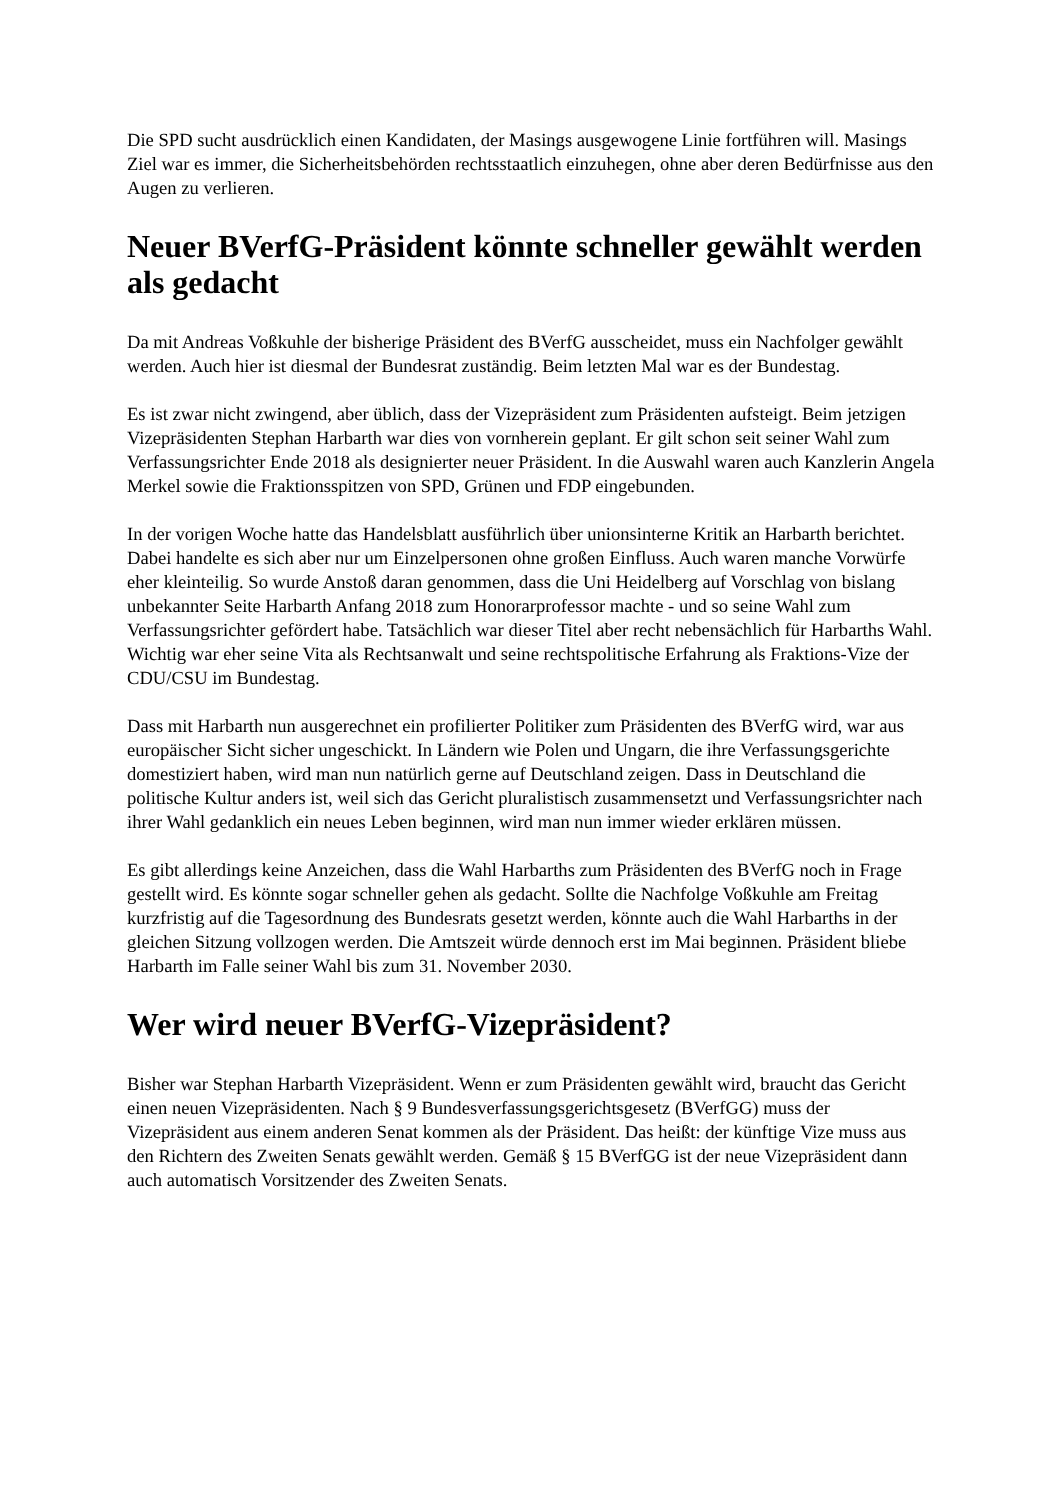Die SPD sucht ausdrücklich einen Kandidaten, der Masings ausgewogene Linie fortführen will. Masings Ziel war es immer, die Sicherheitsbehörden rechtsstaatlich einzuhegen, ohne aber deren Bedürfnisse aus den Augen zu verlieren.
Neuer BVerfG-Präsident könnte schneller gewählt werden als gedacht
Da mit Andreas Voßkuhle der bisherige Präsident des BVerfG ausscheidet, muss ein Nachfolger gewählt werden. Auch hier ist diesmal der Bundesrat zuständig. Beim letzten Mal war es der Bundestag.
Es ist zwar nicht zwingend, aber üblich, dass der Vizepräsident zum Präsidenten aufsteigt. Beim jetzigen Vizepräsidenten Stephan Harbarth war dies von vornherein geplant. Er gilt schon seit seiner Wahl zum Verfassungsrichter Ende 2018 als designierter neuer Präsident. In die Auswahl waren auch Kanzlerin Angela Merkel sowie die Fraktionsspitzen von SPD, Grünen und FDP eingebunden.
In der vorigen Woche hatte das Handelsblatt ausführlich über unionsinterne Kritik an Harbarth berichtet. Dabei handelte es sich aber nur um Einzelpersonen ohne großen Einfluss. Auch waren manche Vorwürfe eher kleinteilig. So wurde Anstoß daran genommen, dass die Uni Heidelberg auf Vorschlag von bislang unbekannter Seite Harbarth Anfang 2018 zum Honorarprofessor machte - und so seine Wahl zum Verfassungsrichter gefördert habe. Tatsächlich war dieser Titel aber recht nebensächlich für Harbarths Wahl. Wichtig war eher seine Vita als Rechtsanwalt und seine rechtspolitische Erfahrung als Fraktions-Vize der CDU/CSU im Bundestag.
Dass mit Harbarth nun ausgerechnet ein profilierter Politiker zum Präsidenten des BVerfG wird, war aus europäischer Sicht sicher ungeschickt. In Ländern wie Polen und Ungarn, die ihre Verfassungsgerichte domestiziert haben, wird man nun natürlich gerne auf Deutschland zeigen. Dass in Deutschland die politische Kultur anders ist, weil sich das Gericht pluralistisch zusammensetzt und Verfassungsrichter nach ihrer Wahl gedanklich ein neues Leben beginnen, wird man nun immer wieder erklären müssen.
Es gibt allerdings keine Anzeichen, dass die Wahl Harbarths zum Präsidenten des BVerfG noch in Frage gestellt wird. Es könnte sogar schneller gehen als gedacht. Sollte die Nachfolge Voßkuhle am Freitag kurzfristig auf die Tagesordnung des Bundesrats gesetzt werden, könnte auch die Wahl Harbarths in der gleichen Sitzung vollzogen werden. Die Amtszeit würde dennoch erst im Mai beginnen. Präsident bliebe Harbarth im Falle seiner Wahl bis zum 31. November 2030.
Wer wird neuer BVerfG-Vizepräsident?
Bisher war Stephan Harbarth Vizepräsident. Wenn er zum Präsidenten gewählt wird, braucht das Gericht einen neuen Vizepräsidenten. Nach § 9 Bundesverfassungsgerichtsgesetz (BVerfGG) muss der Vizepräsident aus einem anderen Senat kommen als der Präsident. Das heißt: der künftige Vize muss aus den Richtern des Zweiten Senats gewählt werden. Gemäß § 15 BVerfGG ist der neue Vizepräsident dann auch automatisch Vorsitzender des Zweiten Senats.